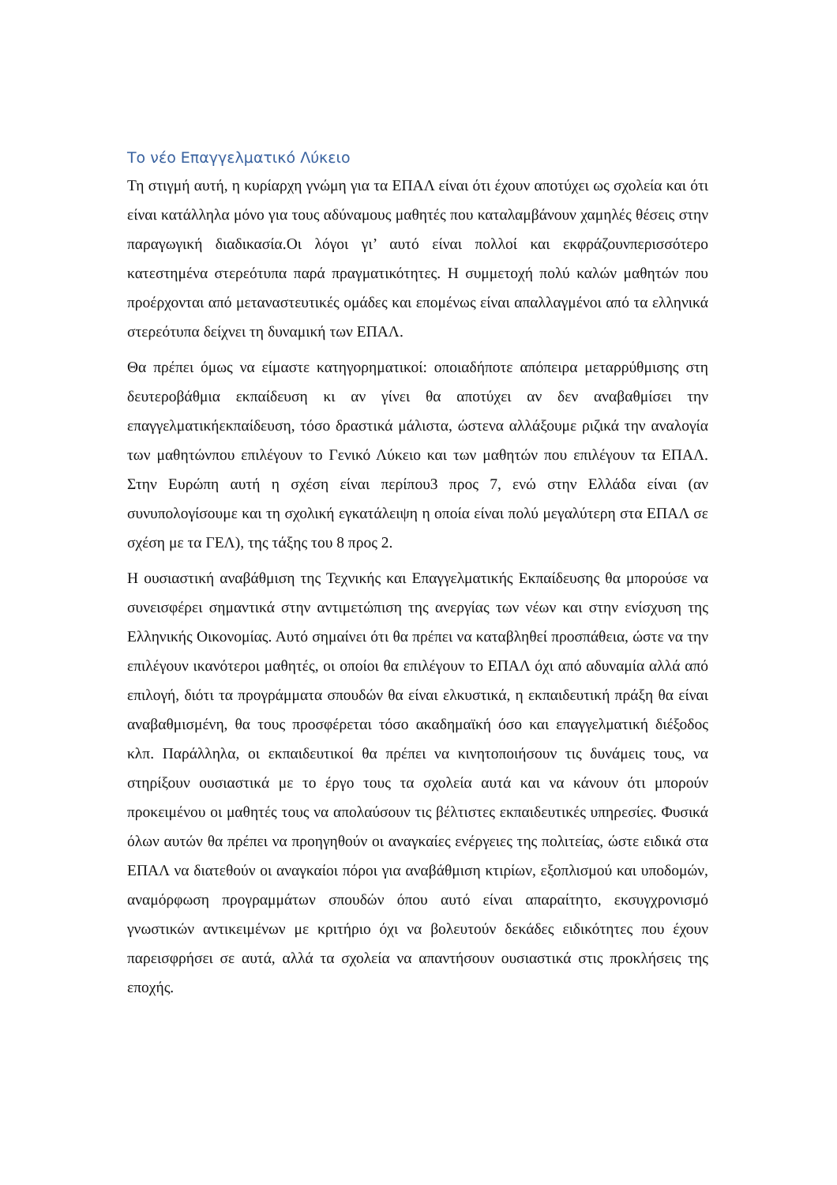Το νέο Επαγγελματικό Λύκειο
Τη στιγμή αυτή, η κυρίαρχη γνώμη για τα ΕΠΑΛ είναι ότι έχουν αποτύχει ως σχολεία και ότι είναι κατάλληλα μόνο για τους αδύναμους μαθητές που καταλαμβάνουν χαμηλές θέσεις στην παραγωγική διαδικασία.Οι λόγοι γι’ αυτό είναι πολλοί και εκφράζουνπερισσότερο κατεστημένα στερεότυπα παρά πραγματικότητες. Η συμμετοχή πολύ καλών μαθητών που προέρχονται από μεταναστευτικές ομάδες και επομένως είναι απαλλαγμένοι από τα ελληνικά στερεότυπα δείχνει τη δυναμική των ΕΠΑΛ.
Θα πρέπει όμως να είμαστε κατηγορηματικοί: οποιαδήποτε απόπειρα μεταρρύθμισης στη δευτεροβάθμια εκπαίδευση κι αν γίνει θα αποτύχει αν δεν αναβαθμίσει την επαγγελματικήεκπαίδευση, τόσο δραστικά μάλιστα, ώστενα αλλάξουμε ριζικά την αναλογία των μαθητώνπου επιλέγουν το Γενικό Λύκειο και των μαθητών που επιλέγουν τα ΕΠΑΛ. Στην Ευρώπη αυτή η σχέση είναι περίπου3 προς 7, ενώ στην Ελλάδα είναι (αν συνυπολογίσουμε και τη σχολική εγκατάλειψη η οποία είναι πολύ μεγαλύτερη στα ΕΠΑΛ σε σχέση με τα ΓΕΛ), της τάξης του 8 προς 2.
Η ουσιαστική αναβάθμιση της Τεχνικής και Επαγγελματικής Εκπαίδευσης θα μπορούσε να συνεισφέρει σημαντικά στην αντιμετώπιση της ανεργίας των νέων και στην ενίσχυση της Ελληνικής Οικονομίας. Αυτό σημαίνει ότι θα πρέπει να καταβληθεί προσπάθεια, ώστε να την επιλέγουν ικανότεροι μαθητές, οι οποίοι θα επιλέγουν το ΕΠΑΛ όχι από αδυναμία αλλά από επιλογή, διότι τα προγράμματα σπουδών θα είναι ελκυστικά, η εκπαιδευτική πράξη θα είναι αναβαθμισμένη, θα τους προσφέρεται τόσο ακαδημαϊκή όσο και επαγγελματική διέξοδος κλπ. Παράλληλα, οι εκπαιδευτικοί θα πρέπει να κινητοποιήσουν τις δυνάμεις τους, να στηρίξουν ουσιαστικά με το έργο τους τα σχολεία αυτά και να κάνουν ότι μπορούν προκειμένου οι μαθητές τους να απολαύσουν τις βέλτιστες εκπαιδευτικές υπηρεσίες. Φυσικά όλων αυτών θα πρέπει να προηγηθούν οι αναγκαίες ενέργειες της πολιτείας, ώστε ειδικά στα ΕΠΑΛ να διατεθούν οι αναγκαίοι πόροι για αναβάθμιση κτιρίων, εξοπλισμού και υποδομών, αναμόρφωση προγραμμάτων σπουδών όπου αυτό είναι απαραίτητο, εκσυγχρονισμό γνωστικών αντικειμένων με κριτήριο όχι να βολευτούν δεκάδες ειδικότητες που έχουν παρεισφρήσει σε αυτά, αλλά τα σχολεία να απαντήσουν ουσιαστικά στις προκλήσεις της εποχής.